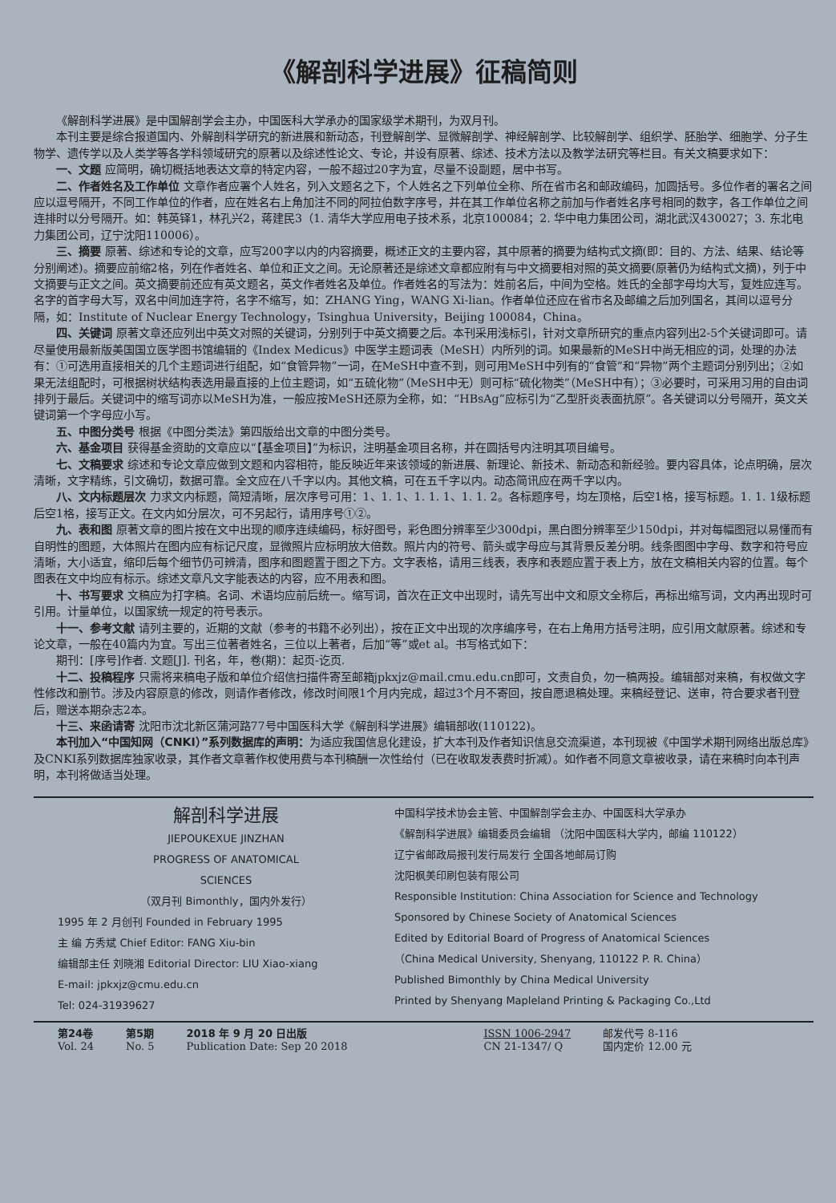《解剖科学进展》征稿简则
《解剖科学进展》是中国解剖学会主办，中国医科大学承办的国家级学术期刊，为双月刊。
本刊主要是综合报道国内、外解剖科学研究的新进展和新动态，刊登解剖学、显微解剖学、神经解剖学、比较解剖学、组织学、胚胎学、细胞学、分子生物学、遗传学以及人类学等各学科领域研究的原著以及综述性论文、专论，并设有原著、综述、技术方法以及教学法研究等栏目。有关文稿要求如下：
一、文题 应简明，确切概括地表达文章的特定内容，一般不超过20字为宜，尽量不设副题，居中书写。
二、作者姓名及工作单位 文章作者应署个人姓名，列入文题名之下，个人姓名之下列单位全称、所在省市名和邮政编码，加圆括号。多位作者的署名之间应以逗号隔开，不同工作单位的作者，应在姓名右上角加注不同的阿拉伯数字序号，并在其工作单位名称之前加与作者姓名序号相同的数字，各工作单位之间连排时以分号隔开。如：韩英铎1，林孔兴2，蒋建民3（1. 清华大学应用电子技术系，北京100084；2. 华中电力集团公司，湖北武汉430027；3. 东北电力集团公司，辽宁沈阳110006）。
三、摘要 原著、综述和专论的文章，应写200字以内的内容摘要，概述正文的主要内容，其中原著的摘要为结构式文摘(即：目的、方法、结果、结论等分别阐述)。摘要应前缩2格，列在作者姓名、单位和正文之间。无论原著还是综述文章都应附有与中文摘要相对照的英文摘要(原著仍为结构式文摘)，列于中文摘要与正文之间。英文摘要前还应有英文题名，英文作者姓名及单位。作者姓名的写法为：姓前名后，中间为空格。姓氏的全部字母均大写，复姓应连写。名字的首字母大写，双名中间加连字符，名字不缩写，如：ZHANG Ying，WANG Xi-lian。作者单位还应在省市名及邮编之后加列国名，其间以逗号分隔，如：Institute of Nuclear Energy Technology，Tsinghua University，Beijing 100084，China。
四、关键词 原著文章还应列出中英文对照的关键词，分别列于中英文摘要之后。本刊采用浅标引，针对文章所研究的重点内容列出2-5个关键词即可。请尽量使用最新版美国国立医学图书馆编辑的《Index Medicus》中医学主题词表（MeSH）内所列的词。如果最新的MeSH中尚无相应的词，处理的办法有：①可选用直接相关的几个主题词进行组配，如“食管异物”一词，在MeSH中查不到，则可用MeSH中列有的“食管”和“异物”两个主题词分别列出；②如果无法组配时，可根据树状结构表选用最直接的上位主题词，如“五硫化物”（MeSH中无）则可标“硫化物类”（MeSH中有）；③必要时，可采用习用的自由词排列于最后。关键词中的缩写词亦以MeSH为准，一般应按MeSH还原为全称，如：“HBsAg”应标引为“乙型肝炎表面抗原”。各关键词以分号隔开，英文关键词第一个字母应小写。
五、中图分类号 根据《中图分类法》第四版给出文章的中图分类号。
六、基金项目 获得基金资助的文章应以“【基金项目】”为标识，注明基金项目名称，并在圆括号内注明其项目编号。
七、文稿要求 综述和专论文章应做到文题和内容相符，能反映近年来该领域的新进展、新理论、新技术、新动态和新经验。要内容具体，论点明确，层次清晰，文字精练，引文确切，数据可靠。全文应在八千字以内。其他文稿，可在五千字以内。动态简讯应在两千字以内。
八、文内标题层次 力求文内标题，简短清晰，层次序号可用：1、1. 1、1. 1. 1、1. 1. 2。各标题序号，均左顶格，后空1格，接写标题。1. 1. 1级标题后空1格，接写正文。在文内如分层次，可不另起行，请用序号①②。
九、表和图 原著文章的图片按在文中出现的顺序连续编码，标好图号，彩色图分辨率至少300dpi，黑白图分辨率至少150dpi，并对每幅图冠以易懂而有自明性的图题，大体照片在图内应有标记尺度，显微照片应标明放大倍数。照片内的符号、箭头或字母应与其背景反差分明。线条图图中字母、数字和符号应清晰，大小适宜，缩印后每个细节仍可辨清，图序和图题置于图之下方。文字表格，请用三线表，表序和表题应置于表上方，放在文稿相关内容的位置。每个图表在文中均应有标示。综述文章凡文字能表达的内容，应不用表和图。
十、书写要求 文稿应为打字稿。名词、术语均应前后统一。缩写词，首次在正文中出现时，请先写出中文和原文全称后，再标出缩写词，文内再出现时可引用。计量单位，以国家统一规定的符号表示。
十一、参考文献 请列主要的，近期的文献（参考的书籍不必列出），按在正文中出现的次序编序号，在右上角用方括号注明，应引用文献原著。综述和专论文章，一般在40篇内为宜。写出三位著者姓名，三位以上著者，后加“等”或et al。书写格式如下：
期刊：[序号]作者. 文题[J]. 刊名，年，卷(期)：起页-讫页.
十二、投稿程序 只需将来稿电子版和单位介绍信扫描件寄至邮箱jpkxjz@mail.cmu.edu.cn即可，文责自负，勿一稿两投。编辑部对来稿，有权做文字性修改和删节。涉及内容原意的修改，则请作者修改，修改时间限1个月内完成，超过3个月不寄回，按自愿退稿处理。来稿经登记、送审，符合要求者刊登后，赠送本期杂志2本。
十三、来函请寄 沈阳市沈北新区蒲河路77号中国医科大学《解剖科学进展》编辑部收(110122)。
本刊加入“中国知网（CNKI）”系列数据库的声明：为适应我国信息化建设，扩大本刊及作者知识信息交流渠道，本刊现被《中国学术期刊网络出版总库》及CNKI系列数据库独家收录，其作者文章著作权使用费与本刊稿酬一次性给付（已在收取发表费时折减）。如作者不同意文章被收录，请在来稿时向本刊声明，本刊将做适当处理。
解剖科学进展
JIEPOUKEXUE JINZHAN
PROGRESS OF ANATOMICAL
SCIENCES
（双月刊 Bimonthly，国内外发行）
1995 年 2 月创刊 Founded in February 1995
主 编 方秀斌 Chief Editor: FANG Xiu-bin
编辑部主任 刘晓湘 Editorial Director: LIU Xiao-xiang
E-mail: jpkxjz@cmu.edu.cn
Tel: 024-31939627
中国科学技术协会主管、中国解剖学会主办、中国医科大学承办
《解剖科学进展》编辑委员会编辑 （沈阳中国医科大学内，邮编 110122）
辽宁省邮政局报刊发行局发行 全国各地邮局订购
沈阳枫美印刷包装有限公司
Responsible Institution: China Association for Science and Technology
Sponsored by Chinese Society of Anatomical Sciences
Edited by Editorial Board of Progress of Anatomical Sciences
（China Medical University, Shenyang, 110122 P. R. China）
Published Bimonthly by China Medical University
Printed by Shenyang Mapleland Printing & Packaging Co.,Ltd
第24卷
Vol. 24
第5期
No. 5
2018 年 9 月 20 日出版
Publication Date: Sep 20 2018
ISSN 1006-2947
CN 21-1347/ Q
邮发代号 8-116
国内定价 12.00 元